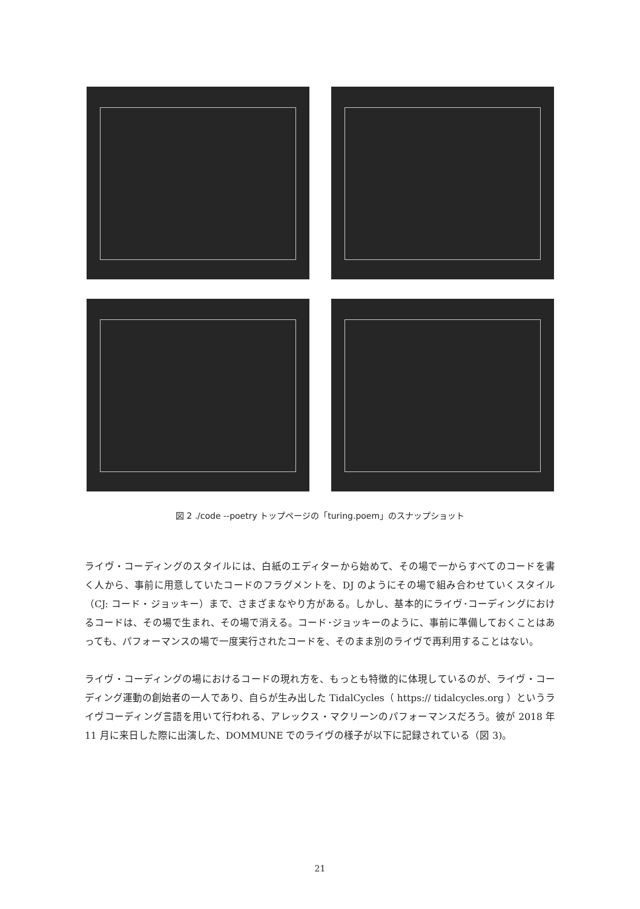図 2 ./code --poetry トップページの「turing.poem」のスナップショット
ライヴ・コーディングのスタイルには、白紙のエディターから始めて、その場で一からすべてのコードを書く人から、事前に用意していたコードのフラグメントを、DJ のようにその場で組み合わせていくスタイル（CJ: コード・ジョッキー）まで、さまざまなやり方がある。しかし、基本的にライヴ･コーディングにおけるコードは、その場で生まれ、その場で消える。コード･ジョッキーのように、事前に準備しておくことはあっても、パフォーマンスの場で一度実行されたコードを、そのまま別のライヴで再利用することはない。
ライヴ・コーディングの場におけるコードの現れ方を、もっとも特徴的に体現しているのが、ライヴ・コーディング運動の創始者の一人であり、自らが生み出した TidalCycles（ https:// tidalcycles.org ）というライヴコーディング言語を用いて行われる、アレックス・マクリーンのパフォーマンスだろう。彼が 2018 年 11 月に来日した際に出演した、DOMMUNE でのライヴの様子が以下に記録されている（図 3)。
21